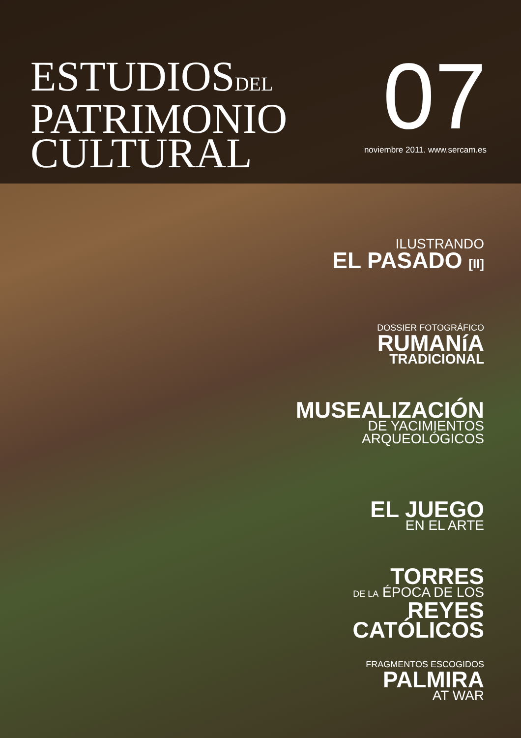ESTUDIOSDEL
PATRIMONIO
CULTURAL
07
noviembre 2011. www.sercam.es
ILUSTRANDO
EL PASADO [II]
DOSSIER FOTOGRÁFICO
RUMANíA
TRADICIONAL
MUSEALIZACIÓN
DE YACIMIENTOS
ARQUEOLÓGICOS
EL JUEGO
EN EL ARTE
TORRES
DE LA ÉPOCA DE LOS
REYES
CATÓLICOS
FRAGMENTOS ESCOGIDOS
PALMIRA
AT WAR